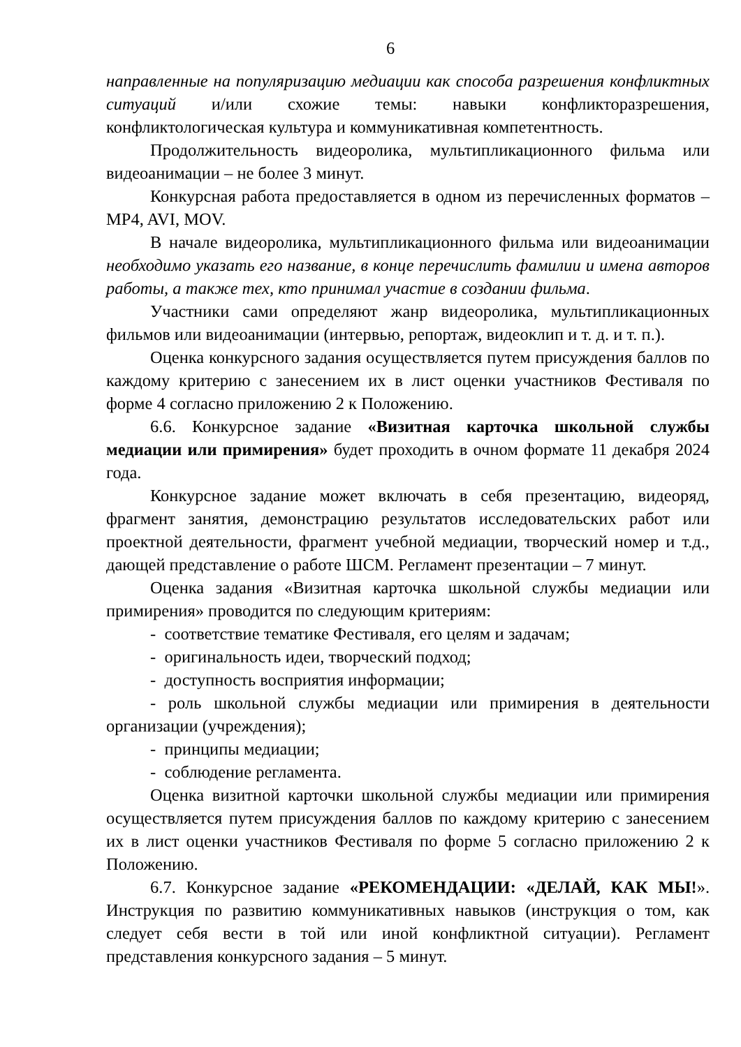6
направленные на популяризацию медиации как способа разрешения конфликтных ситуаций и/или схожие темы: навыки конфликторазрешения, конфликтологическая культура и коммуникативная компетентность.
Продолжительность видеоролика, мультипликационного фильма или видеоанимации – не более 3 минут.
Конкурсная работа предоставляется в одном из перечисленных форматов – MP4, AVI, MOV.
В начале видеоролика, мультипликационного фильма или видеоанимации необходимо указать его название, в конце перечислить фамилии и имена авторов работы, а также тех, кто принимал участие в создании фильма.
Участники сами определяют жанр видеоролика, мультипликационных фильмов или видеоанимации (интервью, репортаж, видеоклип и т. д. и т. п.).
Оценка конкурсного задания осуществляется путем присуждения баллов по каждому критерию с занесением их в лист оценки участников Фестиваля по форме 4 согласно приложению 2 к Положению.
6.6. Конкурсное задание «Визитная карточка школьной службы медиации или примирения» будет проходить в очном формате 11 декабря 2024 года.
Конкурсное задание может включать в себя презентацию, видеоряд, фрагмент занятия, демонстрацию результатов исследовательских работ или проектной деятельности, фрагмент учебной медиации, творческий номер и т.д., дающей представление о работе ШСМ. Регламент презентации – 7 минут.
Оценка задания «Визитная карточка школьной службы медиации или примирения» проводится по следующим критериям:
- соответствие тематике Фестиваля, его целям и задачам;
- оригинальность идеи, творческий подход;
- доступность восприятия информации;
- роль школьной службы медиации или примирения в деятельности организации (учреждения);
- принципы медиации;
- соблюдение регламента.
Оценка визитной карточки школьной службы медиации или примирения осуществляется путем присуждения баллов по каждому критерию с занесением их в лист оценки участников Фестиваля по форме 5 согласно приложению 2 к Положению.
6.7. Конкурсное задание «РЕКОМЕНДАЦИИ: «ДЕЛАЙ, КАК МЫ!». Инструкция по развитию коммуникативных навыков (инструкция о том, как следует себя вести в той или иной конфликтной ситуации). Регламент представления конкурсного задания – 5 минут.